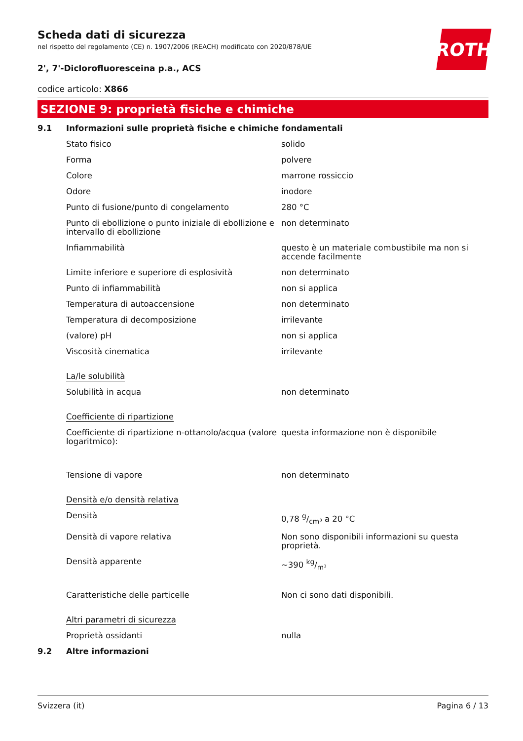ROTH
Scheda dati di sicurezza
nel rispetto del regolamento (CE) n. 1907/2006 (REACH) modificato con 2020/878/UE
2', 7'-Diclorofluoresceina p.a., ACS
codice articolo: X866
SEZIONE 9: proprietà fisiche e chimiche
| 9.1 | Informazioni sulle proprietà fisiche e chimiche fondamentali | |
| | Stato fisico | solido |
| | Forma | polvere |
| | Colore | marrone rossiccio |
| | Odore | inodore |
| | Punto di fusione/punto di congelamento | 280 °C |
| | Punto di ebollizione o punto iniziale di ebollizione e intervallo di ebollizione | non determinato |
| | Infiammabilità | questo è un materiale combustibile ma non si accende facilmente |
| | Limite inferiore e superiore di esplosività | non determinato |
| | Punto di infiammabilità | non si applica |
| | Temperatura di autoaccensione | non determinato |
| | Temperatura di decomposizione | irrilevante |
| | (valore) pH | non si applica |
| | Viscosità cinematica | irrilevante |
| | La/le solubilità | |
| | Solubilità in acqua | non determinato |
| | Coefficiente di ripartizione | |
| | Coefficiente di ripartizione n-ottanolo/acqua (valore logaritmico): | questa informazione non è disponibile |
| | Tensione di vapore | non determinato |
| | Densità e/o densità relativa | |
| | Densità | 0,78 g/cm³ a 20 °C |
| | Densità di vapore relativa | Non sono disponibili informazioni su questa proprietà. |
| | Densità apparente | ~390 kg/m³ |
| | Caratteristiche delle particelle | Non ci sono dati disponibili. |
| | Altri parametri di sicurezza | |
| | Proprietà ossidanti | nulla |
| 9.2 | Altre informazioni | |
Svizzera (it) Pagina 6 / 13